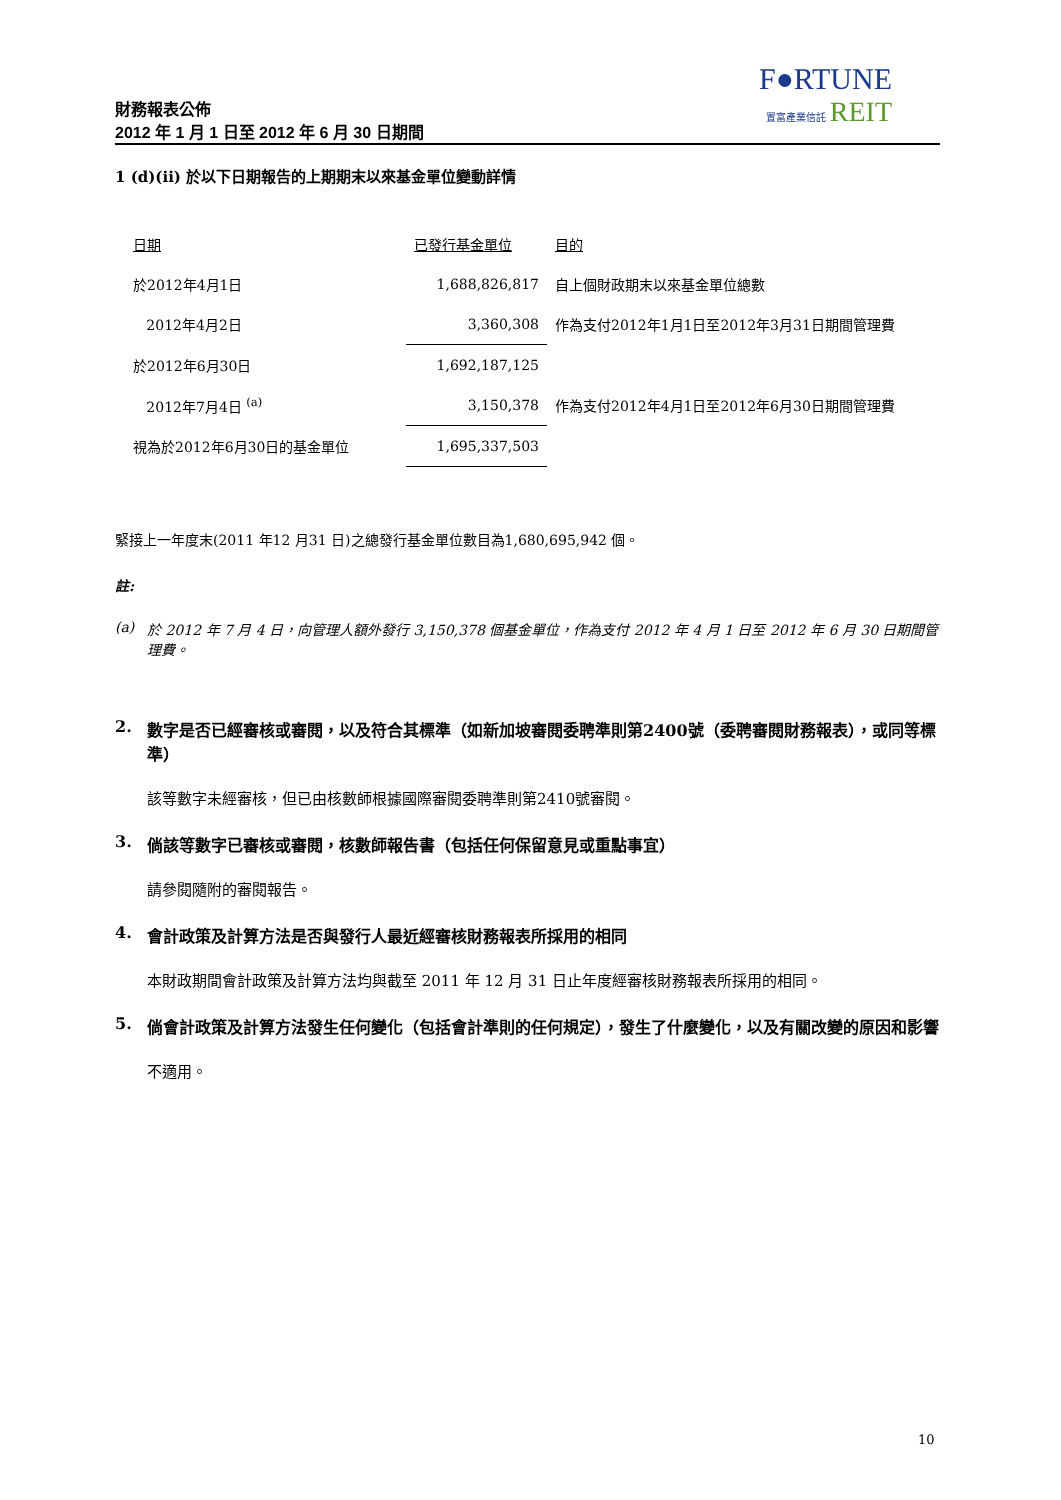F●RTUNE
置富產業信託 REIT
財務報表公佈
2012 年 1 月 1 日至 2012 年 6 月 30 日期間
1 (d)(ii) 於以下日期報告的上期期末以來基金單位變動詳情
| 日期 | 已發行基金單位 | 目的 |
| 於2012年4月1日 | 1,688,826,817 | 自上個財政期末以來基金單位總數 |
| 2012年4月2日 | 3,360,308 | 作為支付2012年1月1日至2012年3月31日期間管理費 |
| 於2012年6月30日 | 1,692,187,125 | |
| 2012年7月4日 <sup>(a)</sup> | 3,150,378 | 作為支付2012年4月1日至2012年6月30日期間管理費 |
| 視為於2012年6月30日的基金單位 | 1,695,337,503 | |
緊接上一年度末(2011 年12 月31 日)之總發行基金單位數目為1,680,695,942 個。
註:
(a) 於 2012 年 7 月 4 日，向管理人額外發行 3,150,378 個基金單位，作為支付 2012 年 4 月 1 日至 2012 年 6 月 30 日期間管理費。
2. 數字是否已經審核或審閱，以及符合其標準（如新加坡審閱委聘準則第2400號（委聘審閱財務報表），或同等標準）
該等數字未經審核，但已由核數師根據國際審閱委聘準則第2410號審閱。
3. 倘該等數字已審核或審閱，核數師報告書（包括任何保留意見或重點事宜）
請參閱隨附的審閱報告。
4. 會計政策及計算方法是否與發行人最近經審核財務報表所採用的相同
本財政期間會計政策及計算方法均與截至 2011 年 12 月 31 日止年度經審核財務報表所採用的相同。
5. 倘會計政策及計算方法發生任何變化（包括會計準則的任何規定），發生了什麼變化，以及有關改變的原因和影響
不適用。
10